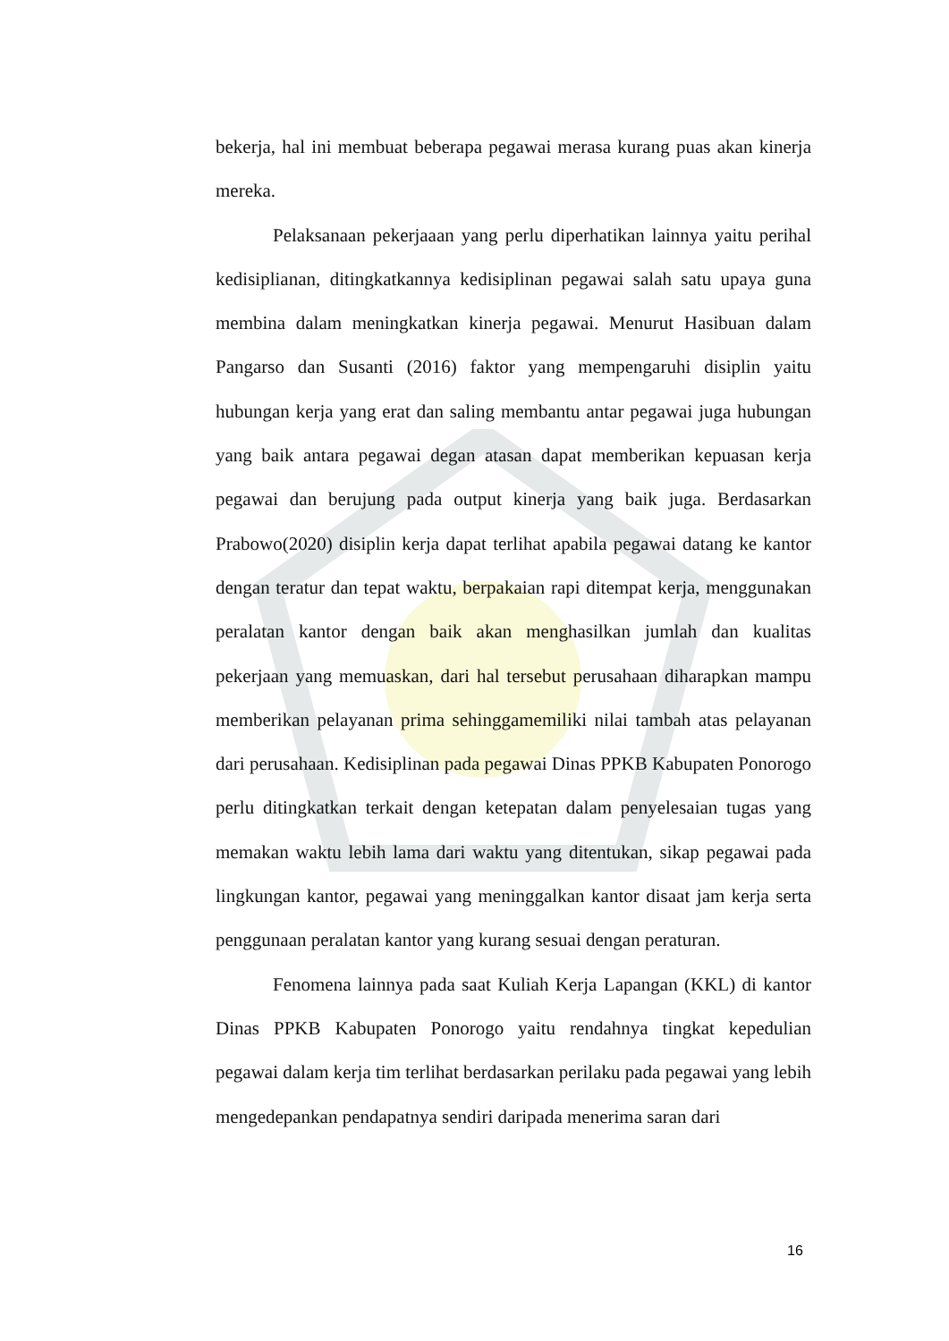bekerja, hal ini membuat beberapa pegawai merasa kurang puas akan kinerja mereka.
Pelaksanaan pekerjaaan yang perlu diperhatikan lainnya yaitu perihal kedisiplianan, ditingkatkannya kedisiplinan pegawai salah satu upaya guna membina dalam meningkatkan kinerja pegawai. Menurut Hasibuan dalam Pangarso dan Susanti (2016) faktor yang mempengaruhi disiplin yaitu hubungan kerja yang erat dan saling membantu antar pegawai juga hubungan yang baik antara pegawai degan atasan dapat memberikan kepuasan kerja pegawai dan berujung pada output kinerja yang baik juga. Berdasarkan Prabowo(2020) disiplin kerja dapat terlihat apabila pegawai datang ke kantor dengan teratur dan tepat waktu, berpakaian rapi ditempat kerja, menggunakan peralatan kantor dengan baik akan menghasilkan jumlah dan kualitas pekerjaan yang memuaskan, dari hal tersebut perusahaan diharapkan mampu memberikan pelayanan prima sehinggamemiliki nilai tambah atas pelayanan dari perusahaan. Kedisiplinan pada pegawai Dinas PPKB Kabupaten Ponorogo perlu ditingkatkan terkait dengan ketepatan dalam penyelesaian tugas yang memakan waktu lebih lama dari waktu yang ditentukan, sikap pegawai pada lingkungan kantor, pegawai yang meninggalkan kantor disaat jam kerja serta penggunaan peralatan kantor yang kurang sesuai dengan peraturan.
Fenomena lainnya pada saat Kuliah Kerja Lapangan (KKL) di kantor Dinas PPKB Kabupaten Ponorogo yaitu rendahnya tingkat kepedulian pegawai dalam kerja tim terlihat berdasarkan perilaku pada pegawai yang lebih mengedepankan pendapatnya sendiri daripada menerima saran dari
16